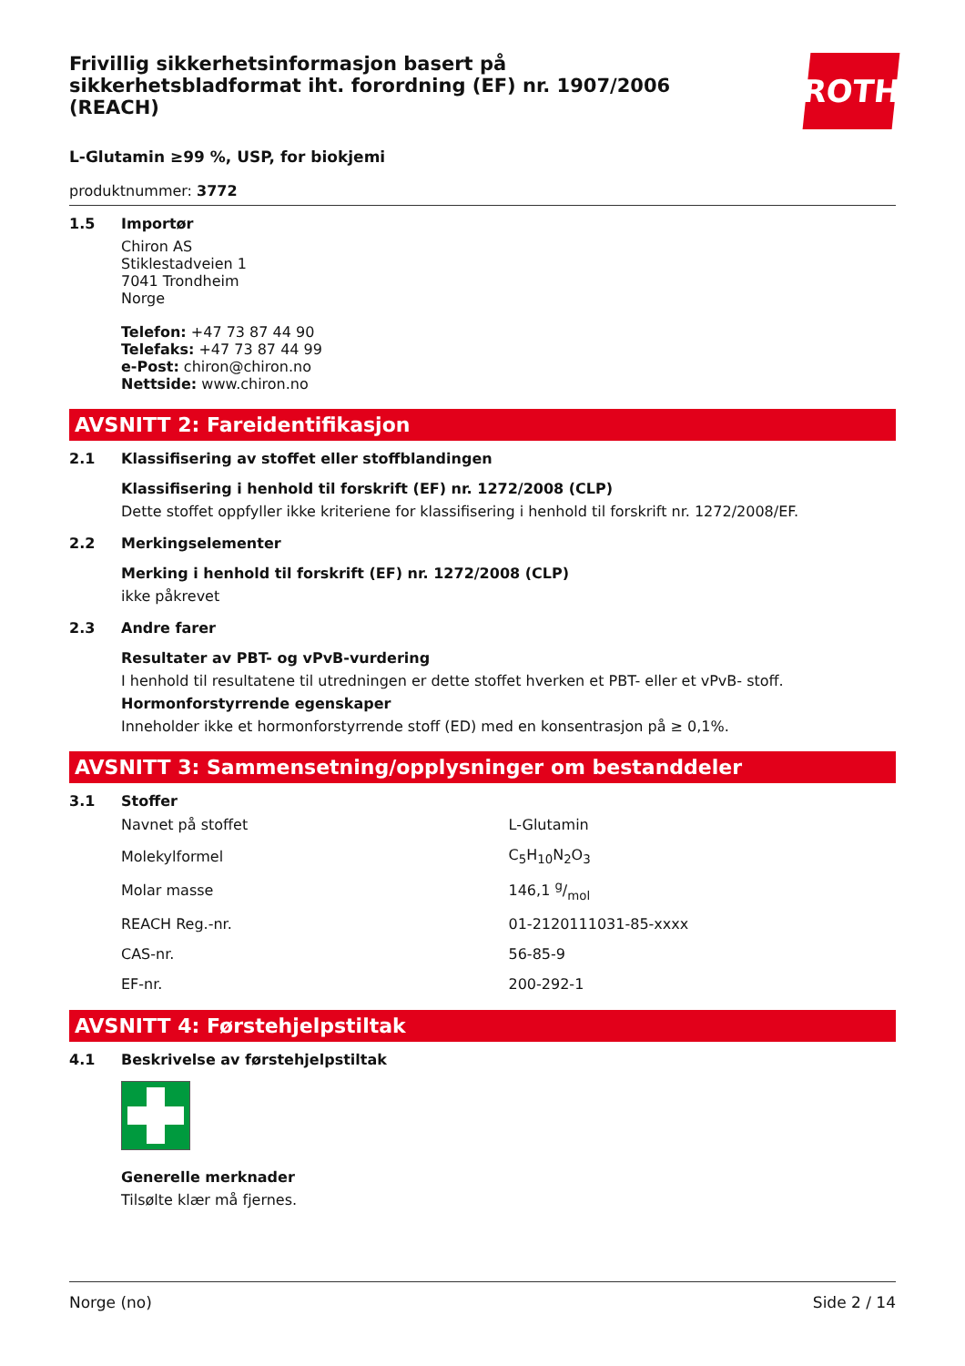ROTH
Frivillig sikkerhetsinformasjon basert på sikkerhetsbladformat iht. forordning (EF) nr. 1907/2006 (REACH)
L-Glutamin ≥99 %, USP, for biokjemi
produktnummer: 3772
1.5 Importør
Chiron AS
Stiklestadveien 1
7041 Trondheim
Norge
Telefon: +47 73 87 44 90
Telefaks: +47 73 87 44 99
e-Post: chiron@chiron.no
Nettside: www.chiron.no
AVSNITT 2: Fareidentifikasjon
2.1 Klassifisering av stoffet eller stoffblandingen
Klassifisering i henhold til forskrift (EF) nr. 1272/2008 (CLP)
Dette stoffet oppfyller ikke kriteriene for klassifisering i henhold til forskrift nr. 1272/2008/EF.
2.2 Merkingselementer
Merking i henhold til forskrift (EF) nr. 1272/2008 (CLP)
ikke påkrevet
2.3 Andre farer
Resultater av PBT- og vPvB-vurdering
I henhold til resultatene til utredningen er dette stoffet hverken et PBT- eller et vPvB- stoff.
Hormonforstyrrende egenskaper
Inneholder ikke et hormonforstyrrende stoff (ED) med en konsentrasjon på ≥ 0,1%.
AVSNITT 3: Sammensetning/opplysninger om bestanddeler
3.1 Stoffer
| Navnet på stoffet | L-Glutamin |
| Molekylformel | C<sub>5</sub>H<sub>10</sub>N<sub>2</sub>O<sub>3</sub> |
| Molar masse | 146,1 g/mol |
| REACH Reg.-nr. | 01-2120111031-85-xxxx |
| CAS-nr. | 56-85-9 |
| EF-nr. | 200-292-1 |
AVSNITT 4: Førstehjelpstiltak
4.1 Beskrivelse av førstehjelpstiltak
Generelle merknader
Tilsølte klær må fjernes.
Norge (no) Side 2 / 14